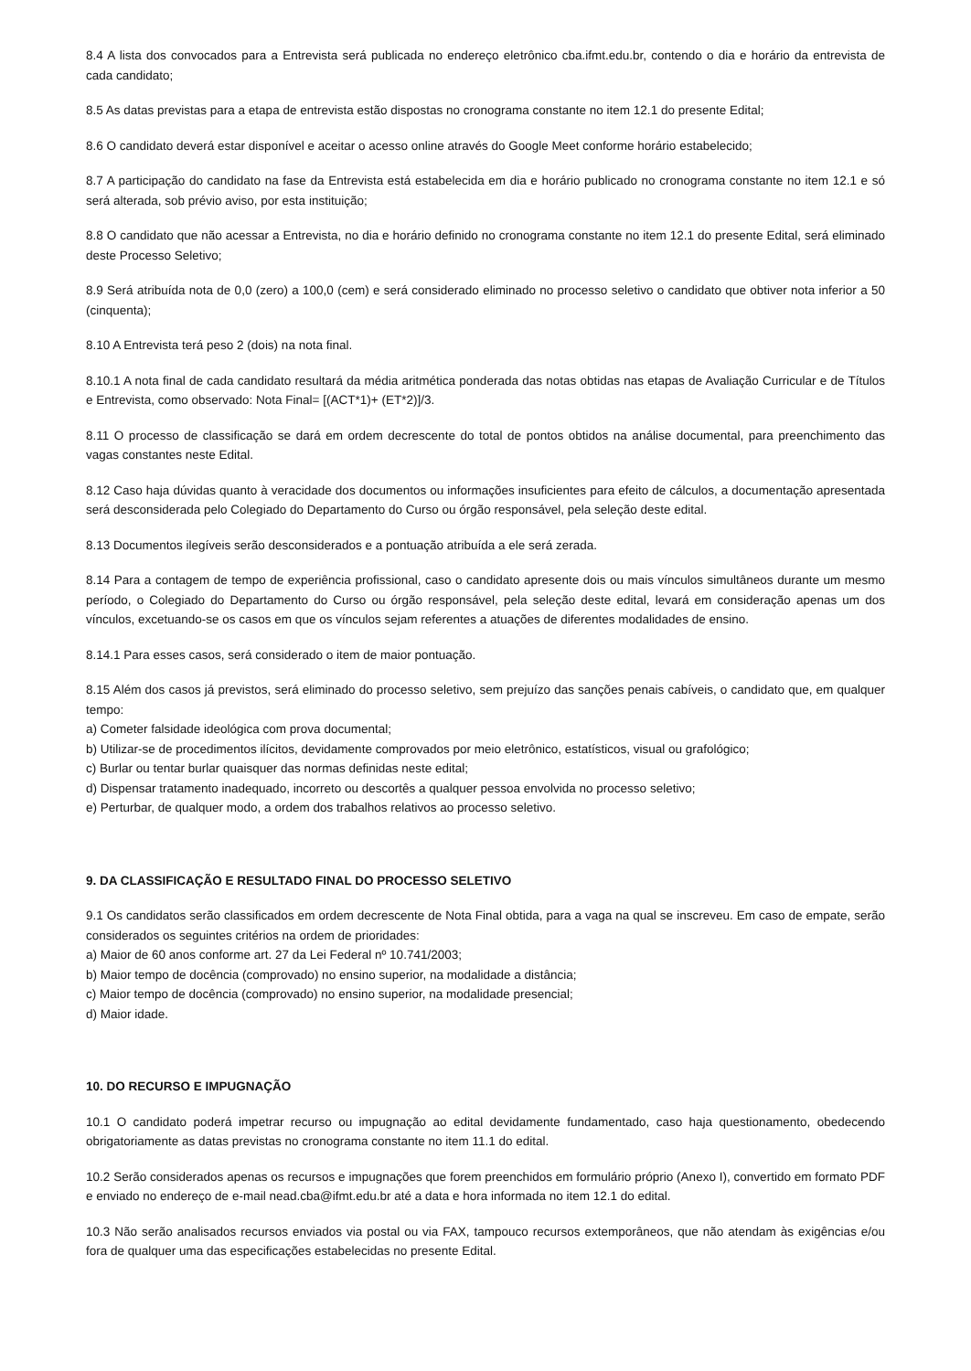8.4 A lista dos convocados para a Entrevista será publicada no endereço eletrônico cba.ifmt.edu.br, contendo o dia e horário da entrevista de cada candidato;
8.5 As datas previstas para a etapa de entrevista estão dispostas no cronograma constante no item 12.1 do presente Edital;
8.6 O candidato deverá estar disponível e aceitar o acesso online através do Google Meet conforme horário estabelecido;
8.7 A participação do candidato na fase da Entrevista está estabelecida em dia e horário publicado no cronograma constante no item 12.1 e só será alterada, sob prévio aviso, por esta instituição;
8.8 O candidato que não acessar a Entrevista, no dia e horário definido no cronograma constante no item 12.1 do presente Edital, será eliminado deste Processo Seletivo;
8.9 Será atribuída nota de 0,0 (zero) a 100,0 (cem) e será considerado eliminado no processo seletivo o candidato que obtiver nota inferior a 50 (cinquenta);
8.10 A Entrevista terá peso 2 (dois) na nota final.
8.10.1 A nota final de cada candidato resultará da média aritmética ponderada das notas obtidas nas etapas de Avaliação Curricular e de Títulos e Entrevista, como observado: Nota Final= [(ACT*1)+ (ET*2)]/3.
8.11 O processo de classificação se dará em ordem decrescente do total de pontos obtidos na análise documental, para preenchimento das vagas constantes neste Edital.
8.12 Caso haja dúvidas quanto à veracidade dos documentos ou informações insuficientes para efeito de cálculos, a documentação apresentada será desconsiderada pelo Colegiado do Departamento do Curso ou órgão responsável, pela seleção deste edital.
8.13 Documentos ilegíveis serão desconsiderados e a pontuação atribuída a ele será zerada.
8.14 Para a contagem de tempo de experiência profissional, caso o candidato apresente dois ou mais vínculos simultâneos durante um mesmo período, o Colegiado do Departamento do Curso ou órgão responsável, pela seleção deste edital, levará em consideração apenas um dos vínculos, excetuando-se os casos em que os vínculos sejam referentes a atuações de diferentes modalidades de ensino.
8.14.1 Para esses casos, será considerado o item de maior pontuação.
8.15 Além dos casos já previstos, será eliminado do processo seletivo, sem prejuízo das sanções penais cabíveis, o candidato que, em qualquer tempo:
a) Cometer falsidade ideológica com prova documental;
b) Utilizar-se de procedimentos ilícitos, devidamente comprovados por meio eletrônico, estatísticos, visual ou grafológico;
c) Burlar ou tentar burlar quaisquer das normas definidas neste edital;
d) Dispensar tratamento inadequado, incorreto ou descortês a qualquer pessoa envolvida no processo seletivo;
e) Perturbar, de qualquer modo, a ordem dos trabalhos relativos ao processo seletivo.
9. DA CLASSIFICAÇÃO E RESULTADO FINAL DO PROCESSO SELETIVO
9.1 Os candidatos serão classificados em ordem decrescente de Nota Final obtida, para a vaga na qual se inscreveu. Em caso de empate, serão considerados os seguintes critérios na ordem de prioridades:
a) Maior de 60 anos conforme art. 27 da Lei Federal nº 10.741/2003;
b) Maior tempo de docência (comprovado) no ensino superior, na modalidade a distância;
c) Maior tempo de docência (comprovado) no ensino superior, na modalidade presencial;
d) Maior idade.
10. DO RECURSO E IMPUGNAÇÃO
10.1 O candidato poderá impetrar recurso ou impugnação ao edital devidamente fundamentado, caso haja questionamento, obedecendo obrigatoriamente as datas previstas no cronograma constante no item 11.1 do edital.
10.2 Serão considerados apenas os recursos e impugnações que forem preenchidos em formulário próprio (Anexo I), convertido em formato PDF e enviado no endereço de e-mail nead.cba@ifmt.edu.br até a data e hora informada no item 12.1 do edital.
10.3 Não serão analisados recursos enviados via postal ou via FAX, tampouco recursos extemporâneos, que não atendam às exigências e/ou fora de qualquer uma das especificações estabelecidas no presente Edital.